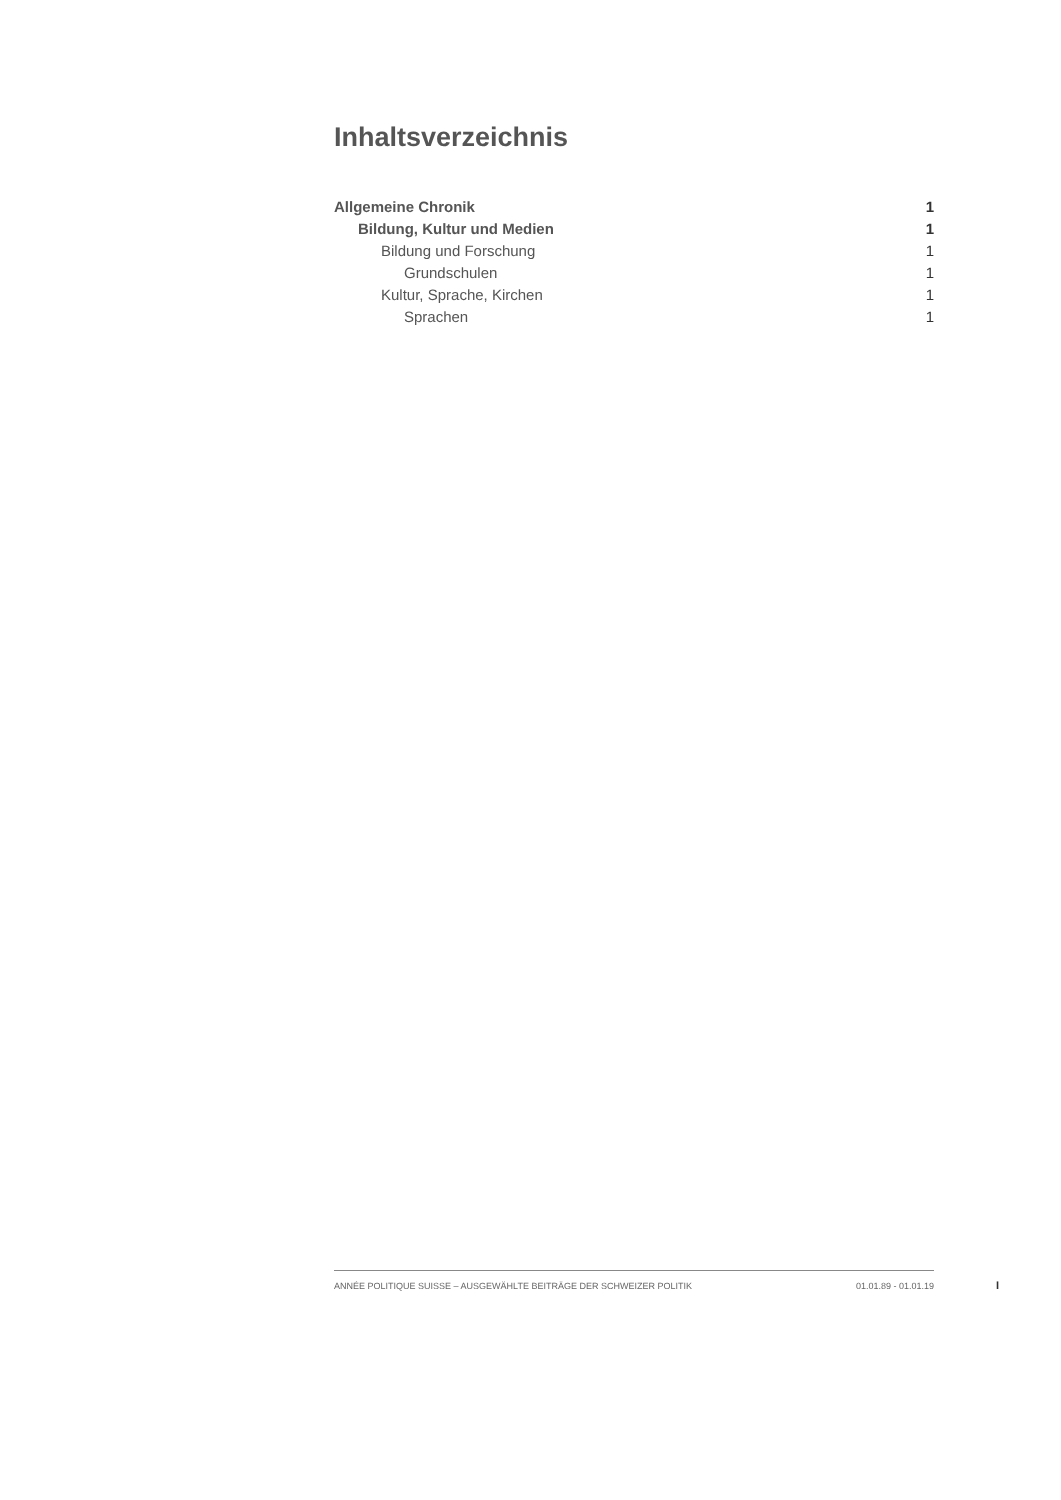Inhaltsverzeichnis
Allgemeine Chronik 1
Bildung, Kultur und Medien 1
Bildung und Forschung 1
Grundschulen 1
Kultur, Sprache, Kirchen 1
Sprachen 1
ANNÉE POLITIQUE SUISSE – AUSGEWÄHLTE BEITRÄGE DER SCHWEIZER POLITIK 01.01.89 - 01.01.19
I